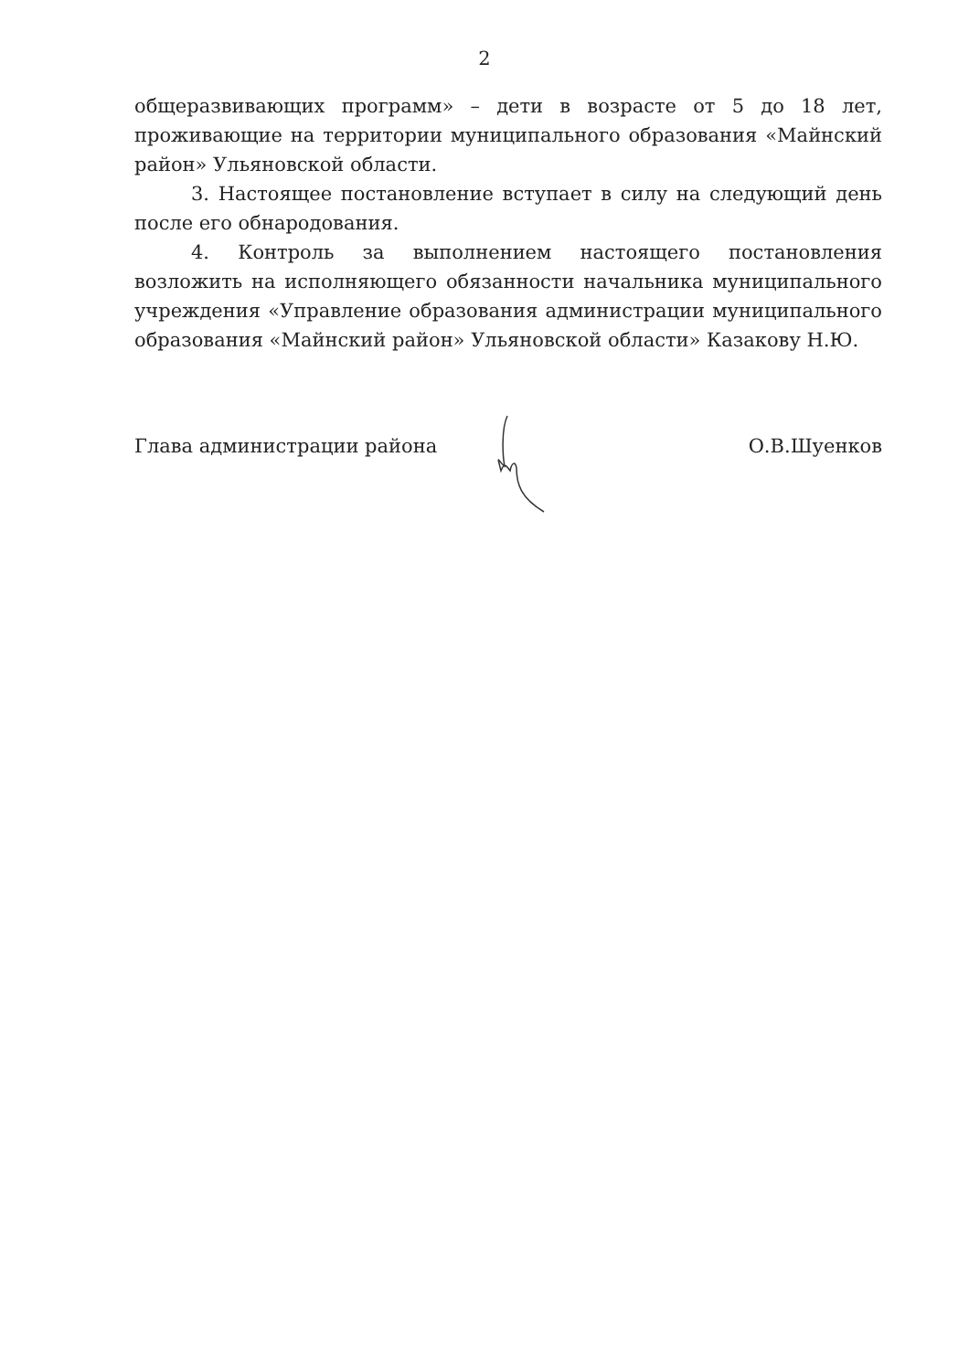2
общеразвивающих программ» – дети в возрасте от 5 до 18 лет, проживающие на территории муниципального образования «Майнский район» Ульяновской области.
3. Настоящее постановление вступает в силу на следующий день после его обнародования.
4. Контроль за выполнением настоящего постановления возложить на исполняющего обязанности начальника муниципального учреждения «Управление образования администрации муниципального образования «Майнский район» Ульяновской области» Казакову Н.Ю.
Глава администрации района О.В.Шуенков